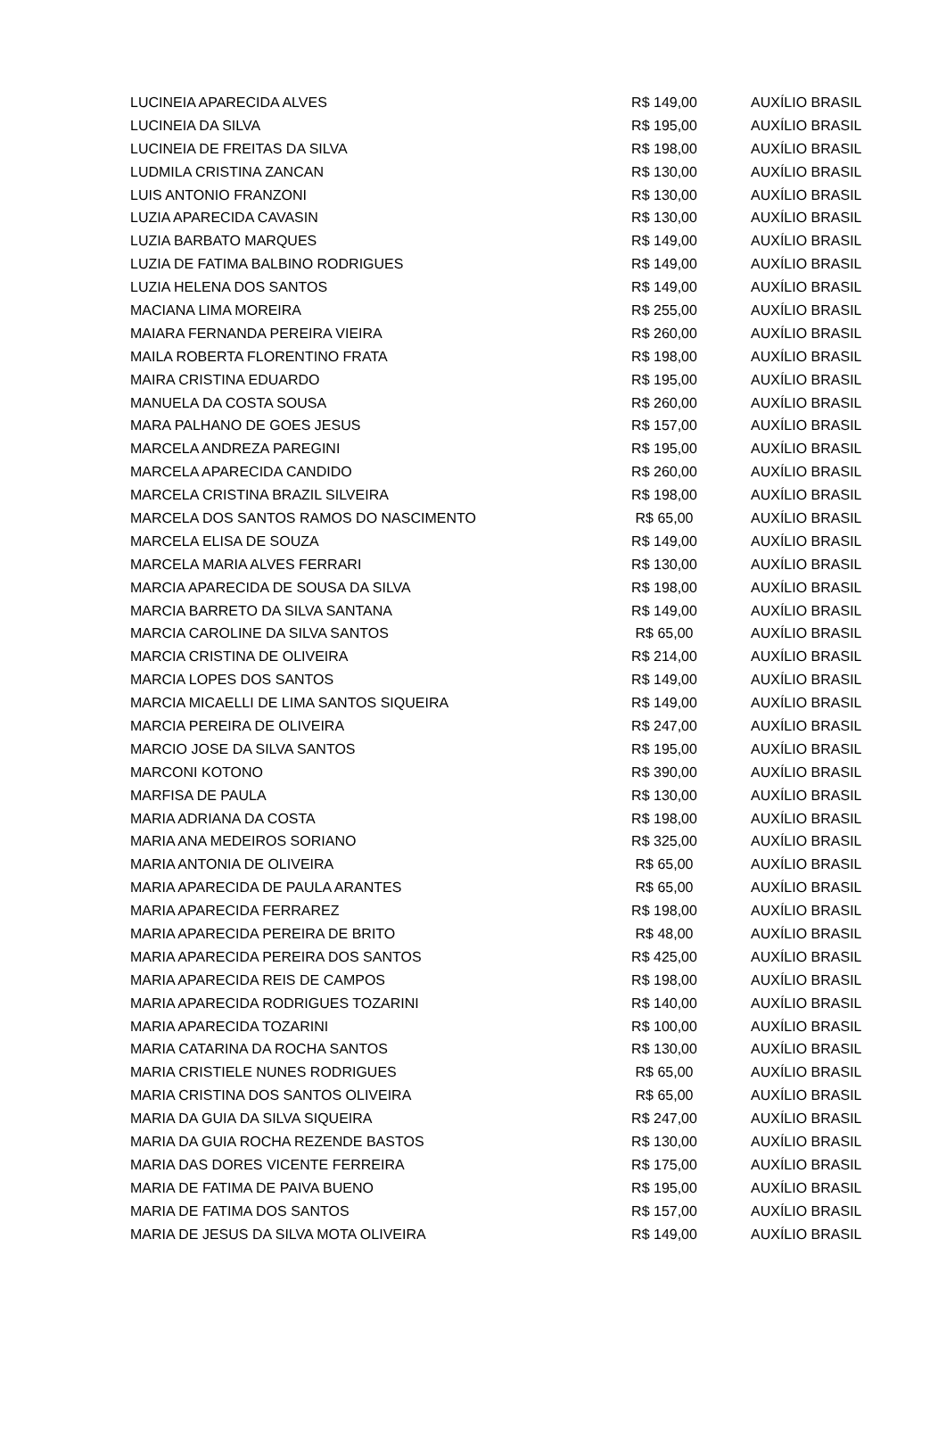| LUCINEIA APARECIDA ALVES | R$ 149,00 | AUXÍLIO BRASIL |
| LUCINEIA DA SILVA | R$ 195,00 | AUXÍLIO BRASIL |
| LUCINEIA DE FREITAS DA SILVA | R$ 198,00 | AUXÍLIO BRASIL |
| LUDMILA CRISTINA ZANCAN | R$ 130,00 | AUXÍLIO BRASIL |
| LUIS ANTONIO FRANZONI | R$ 130,00 | AUXÍLIO BRASIL |
| LUZIA APARECIDA CAVASIN | R$ 130,00 | AUXÍLIO BRASIL |
| LUZIA BARBATO MARQUES | R$ 149,00 | AUXÍLIO BRASIL |
| LUZIA DE FATIMA BALBINO RODRIGUES | R$ 149,00 | AUXÍLIO BRASIL |
| LUZIA HELENA DOS SANTOS | R$ 149,00 | AUXÍLIO BRASIL |
| MACIANA LIMA MOREIRA | R$ 255,00 | AUXÍLIO BRASIL |
| MAIARA FERNANDA PEREIRA VIEIRA | R$ 260,00 | AUXÍLIO BRASIL |
| MAILA ROBERTA FLORENTINO FRATA | R$ 198,00 | AUXÍLIO BRASIL |
| MAIRA CRISTINA EDUARDO | R$ 195,00 | AUXÍLIO BRASIL |
| MANUELA DA COSTA SOUSA | R$ 260,00 | AUXÍLIO BRASIL |
| MARA PALHANO DE GOES JESUS | R$ 157,00 | AUXÍLIO BRASIL |
| MARCELA ANDREZA PAREGINI | R$ 195,00 | AUXÍLIO BRASIL |
| MARCELA APARECIDA CANDIDO | R$ 260,00 | AUXÍLIO BRASIL |
| MARCELA CRISTINA BRAZIL SILVEIRA | R$ 198,00 | AUXÍLIO BRASIL |
| MARCELA DOS SANTOS RAMOS DO NASCIMENTO | R$ 65,00 | AUXÍLIO BRASIL |
| MARCELA ELISA DE SOUZA | R$ 149,00 | AUXÍLIO BRASIL |
| MARCELA MARIA ALVES FERRARI | R$ 130,00 | AUXÍLIO BRASIL |
| MARCIA APARECIDA DE SOUSA DA SILVA | R$ 198,00 | AUXÍLIO BRASIL |
| MARCIA BARRETO DA SILVA SANTANA | R$ 149,00 | AUXÍLIO BRASIL |
| MARCIA CAROLINE DA SILVA SANTOS | R$ 65,00 | AUXÍLIO BRASIL |
| MARCIA CRISTINA DE OLIVEIRA | R$ 214,00 | AUXÍLIO BRASIL |
| MARCIA LOPES DOS SANTOS | R$ 149,00 | AUXÍLIO BRASIL |
| MARCIA MICAELLI DE LIMA SANTOS SIQUEIRA | R$ 149,00 | AUXÍLIO BRASIL |
| MARCIA PEREIRA DE OLIVEIRA | R$ 247,00 | AUXÍLIO BRASIL |
| MARCIO JOSE DA SILVA SANTOS | R$ 195,00 | AUXÍLIO BRASIL |
| MARCONI KOTONO | R$ 390,00 | AUXÍLIO BRASIL |
| MARFISA DE PAULA | R$ 130,00 | AUXÍLIO BRASIL |
| MARIA ADRIANA DA COSTA | R$ 198,00 | AUXÍLIO BRASIL |
| MARIA ANA MEDEIROS SORIANO | R$ 325,00 | AUXÍLIO BRASIL |
| MARIA ANTONIA DE OLIVEIRA | R$ 65,00 | AUXÍLIO BRASIL |
| MARIA APARECIDA DE PAULA ARANTES | R$ 65,00 | AUXÍLIO BRASIL |
| MARIA APARECIDA FERRAREZ | R$ 198,00 | AUXÍLIO BRASIL |
| MARIA APARECIDA PEREIRA DE BRITO | R$ 48,00 | AUXÍLIO BRASIL |
| MARIA APARECIDA PEREIRA DOS SANTOS | R$ 425,00 | AUXÍLIO BRASIL |
| MARIA APARECIDA REIS DE CAMPOS | R$ 198,00 | AUXÍLIO BRASIL |
| MARIA APARECIDA RODRIGUES TOZARINI | R$ 140,00 | AUXÍLIO BRASIL |
| MARIA APARECIDA TOZARINI | R$ 100,00 | AUXÍLIO BRASIL |
| MARIA CATARINA DA ROCHA SANTOS | R$ 130,00 | AUXÍLIO BRASIL |
| MARIA CRISTIELE NUNES RODRIGUES | R$ 65,00 | AUXÍLIO BRASIL |
| MARIA CRISTINA DOS SANTOS OLIVEIRA | R$ 65,00 | AUXÍLIO BRASIL |
| MARIA DA GUIA DA SILVA SIQUEIRA | R$ 247,00 | AUXÍLIO BRASIL |
| MARIA DA GUIA ROCHA REZENDE BASTOS | R$ 130,00 | AUXÍLIO BRASIL |
| MARIA DAS DORES VICENTE FERREIRA | R$ 175,00 | AUXÍLIO BRASIL |
| MARIA DE FATIMA DE PAIVA BUENO | R$ 195,00 | AUXÍLIO BRASIL |
| MARIA DE FATIMA DOS SANTOS | R$ 157,00 | AUXÍLIO BRASIL |
| MARIA DE JESUS DA SILVA MOTA OLIVEIRA | R$ 149,00 | AUXÍLIO BRASIL |